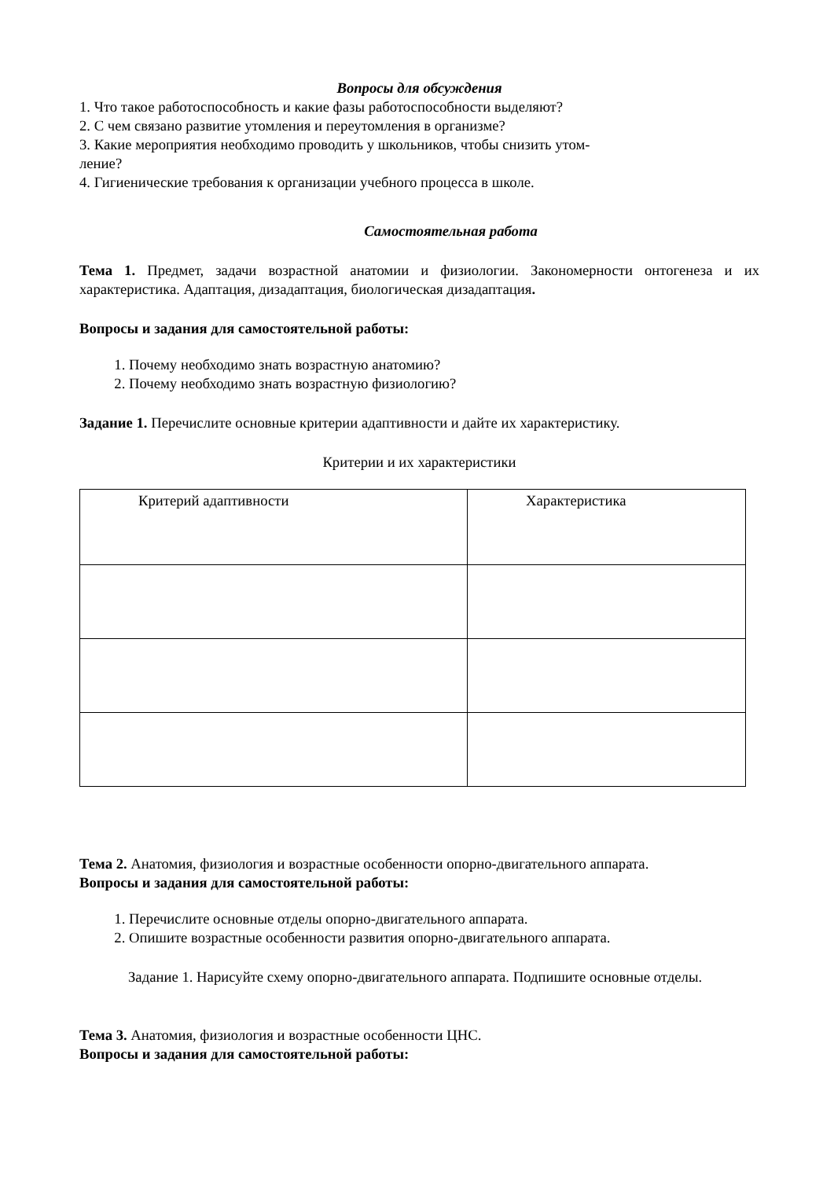Вопросы для обсуждения
1. Что такое работоспособность и какие фазы работоспособности выделяют?
2. С чем связано развитие утомления и переутомления в организме?
3. Какие мероприятия необходимо проводить у школьников, чтобы снизить утом-
ление?
4. Гигиенические требования к организации учебного процесса в школе.
Самостоятельная работа
Тема 1. Предмет, задачи возрастной анатомии и физиологии. Закономерности онтогенеза и их характеристика. Адаптация, дизадаптация, биологическая дизадаптация.
Вопросы и задания для самостоятельной работы:
1. Почему необходимо знать возрастную анатомию?
2. Почему необходимо знать возрастную физиологию?
Задание 1. Перечислите основные критерии адаптивности и дайте их характеристику.
Критерии и их характеристики
| Критерий адаптивности | Характеристика |
Тема 2. Анатомия, физиология и возрастные особенности опорно-двигательного аппарата.
Вопросы и задания для самостоятельной работы:
1. Перечислите основные отделы опорно-двигательного аппарата.
2. Опишите возрастные особенности развития опорно-двигательного аппарата.
Задание 1. Нарисуйте схему опорно-двигательного аппарата. Подпишите основные отделы.
Тема 3. Анатомия, физиология и возрастные особенности ЦНС.
Вопросы и задания для самостоятельной работы: